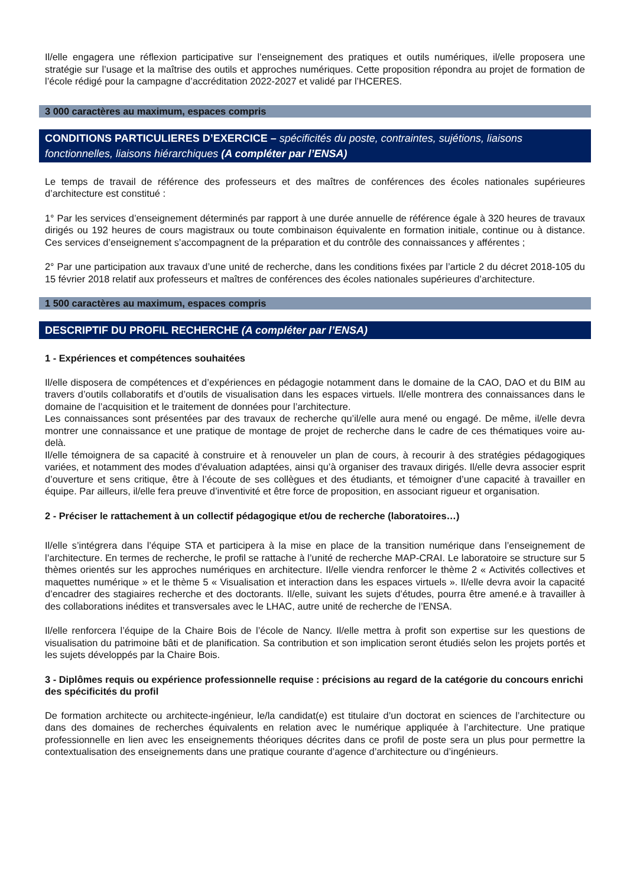Il/elle engagera une réflexion participative sur l’enseignement des pratiques et outils numériques, il/elle proposera une stratégie sur l’usage et la maîtrise des outils et approches numériques. Cette proposition répondra au projet de formation de l’école rédigé pour la campagne d’accréditation 2022-2027 et validé par l’HCERES.
3 000 caractères au maximum, espaces compris
CONDITIONS PARTICULIERES D’EXERCICE – spécificités du poste, contraintes, sujétions, liaisons fonctionnelles, liaisons hiérarchiques (A compléter par l’ENSA)
Le temps de travail de référence des professeurs et des maîtres de conférences des écoles nationales supérieures d’architecture est constitué :
1° Par les services d’enseignement déterminés par rapport à une durée annuelle de référence égale à 320 heures de travaux dirigés ou 192 heures de cours magistraux ou toute combinaison équivalente en formation initiale, continue ou à distance. Ces services d’enseignement s’accompagnent de la préparation et du contrôle des connaissances y afférentes ;
2° Par une participation aux travaux d’une unité de recherche, dans les conditions fixées par l’article 2 du décret 2018-105 du 15 février 2018 relatif aux professeurs et maîtres de conférences des écoles nationales supérieures d’architecture.
1 500 caractères au maximum, espaces compris
DESCRIPTIF DU PROFIL RECHERCHE (A compléter par l’ENSA)
1 - Expériences et compétences souhaitées
Il/elle disposera de compétences et d’expériences en pédagogie notamment dans le domaine de la CAO, DAO et du BIM au travers d’outils collaboratifs et d’outils de visualisation dans les espaces virtuels. Il/elle montrera des connaissances dans le domaine de l’acquisition et le traitement de données pour l’architecture.
Les connaissances sont présentées par des travaux de recherche qu’il/elle aura mené ou engagé. De même, il/elle devra montrer une connaissance et une pratique de montage de projet de recherche dans le cadre de ces thématiques voire au-delà.
Il/elle témoignera de sa capacité à construire et à renouveler un plan de cours, à recourir à des stratégies pédagogiques variées, et notamment des modes d’évaluation adaptées, ainsi qu’à organiser des travaux dirigés. Il/elle devra associer esprit d’ouverture et sens critique, être à l’écoute de ses collègues et des étudiants, et témoigner d’une capacité à travailler en équipe. Par ailleurs, il/elle fera preuve d’inventivité et être force de proposition, en associant rigueur et organisation.
2 - Préciser le rattachement à un collectif pédagogique et/ou de recherche (laboratoires…)
Il/elle s’intégrera dans l’équipe STA et participera à la mise en place de la transition numérique dans l’enseignement de l’architecture. En termes de recherche, le profil se rattache à l’unité de recherche MAP-CRAI. Le laboratoire se structure sur 5 thèmes orientés sur les approches numériques en architecture. Il/elle viendra renforcer le thème 2 « Activités collectives et maquettes numérique » et le thème 5 « Visualisation et interaction dans les espaces virtuels ». Il/elle devra avoir la capacité d’encadrer des stagiaires recherche et des doctorants. Il/elle, suivant les sujets d’études, pourra être amené.e à travailler à des collaborations inédites et transversales avec le LHAC, autre unité de recherche de l’ENSA.
Il/elle renforcera l’équipe de la Chaire Bois de l’école de Nancy. Il/elle mettra à profit son expertise sur les questions de visualisation du patrimoine bâti et de planification. Sa contribution et son implication seront étudiés selon les projets portés et les sujets développés par la Chaire Bois.
3 - Diplômes requis ou expérience professionnelle requise : précisions au regard de la catégorie du concours enrichi des spécificités du profil
De formation architecte ou architecte-ingénieur, le/la candidat(e) est titulaire d’un doctorat en sciences de l’architecture ou dans des domaines de recherches équivalents en relation avec le numérique appliquée à l’architecture. Une pratique professionnelle en lien avec les enseignements théoriques décrites dans ce profil de poste sera un plus pour permettre la contextualisation des enseignements dans une pratique courante d’agence d’architecture ou d’ingénieurs.